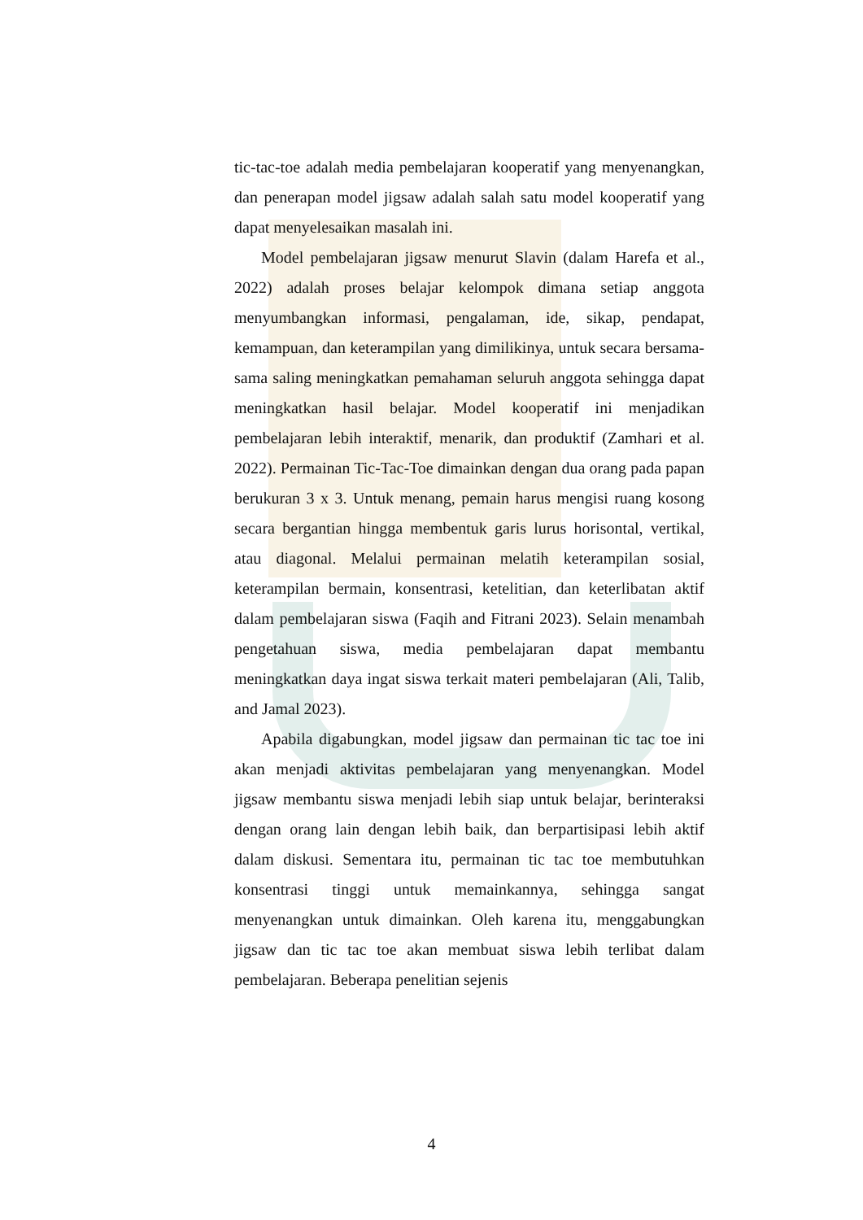tic-tac-toe adalah media pembelajaran kooperatif yang menyenangkan, dan penerapan model jigsaw adalah salah satu model kooperatif yang dapat menyelesaikan masalah ini.
Model pembelajaran jigsaw menurut Slavin (dalam Harefa et al., 2022) adalah proses belajar kelompok dimana setiap anggota menyumbangkan informasi, pengalaman, ide, sikap, pendapat, kemampuan, dan keterampilan yang dimilikinya, untuk secara bersama-sama saling meningkatkan pemahaman seluruh anggota sehingga dapat meningkatkan hasil belajar. Model kooperatif ini menjadikan pembelajaran lebih interaktif, menarik, dan produktif (Zamhari et al. 2022). Permainan Tic-Tac-Toe dimainkan dengan dua orang pada papan berukuran 3 x 3. Untuk menang, pemain harus mengisi ruang kosong secara bergantian hingga membentuk garis lurus horisontal, vertikal, atau diagonal. Melalui permainan melatih keterampilan sosial, keterampilan bermain, konsentrasi, ketelitian, dan keterlibatan aktif dalam pembelajaran siswa (Faqih and Fitrani 2023). Selain menambah pengetahuan siswa, media pembelajaran dapat membantu meningkatkan daya ingat siswa terkait materi pembelajaran (Ali, Talib, and Jamal 2023).
Apabila digabungkan, model jigsaw dan permainan tic tac toe ini akan menjadi aktivitas pembelajaran yang menyenangkan. Model jigsaw membantu siswa menjadi lebih siap untuk belajar, berinteraksi dengan orang lain dengan lebih baik, dan berpartisipasi lebih aktif dalam diskusi. Sementara itu, permainan tic tac toe membutuhkan konsentrasi tinggi untuk memainkannya, sehingga sangat menyenangkan untuk dimainkan. Oleh karena itu, menggabungkan jigsaw dan tic tac toe akan membuat siswa lebih terlibat dalam pembelajaran. Beberapa penelitian sejenis
4